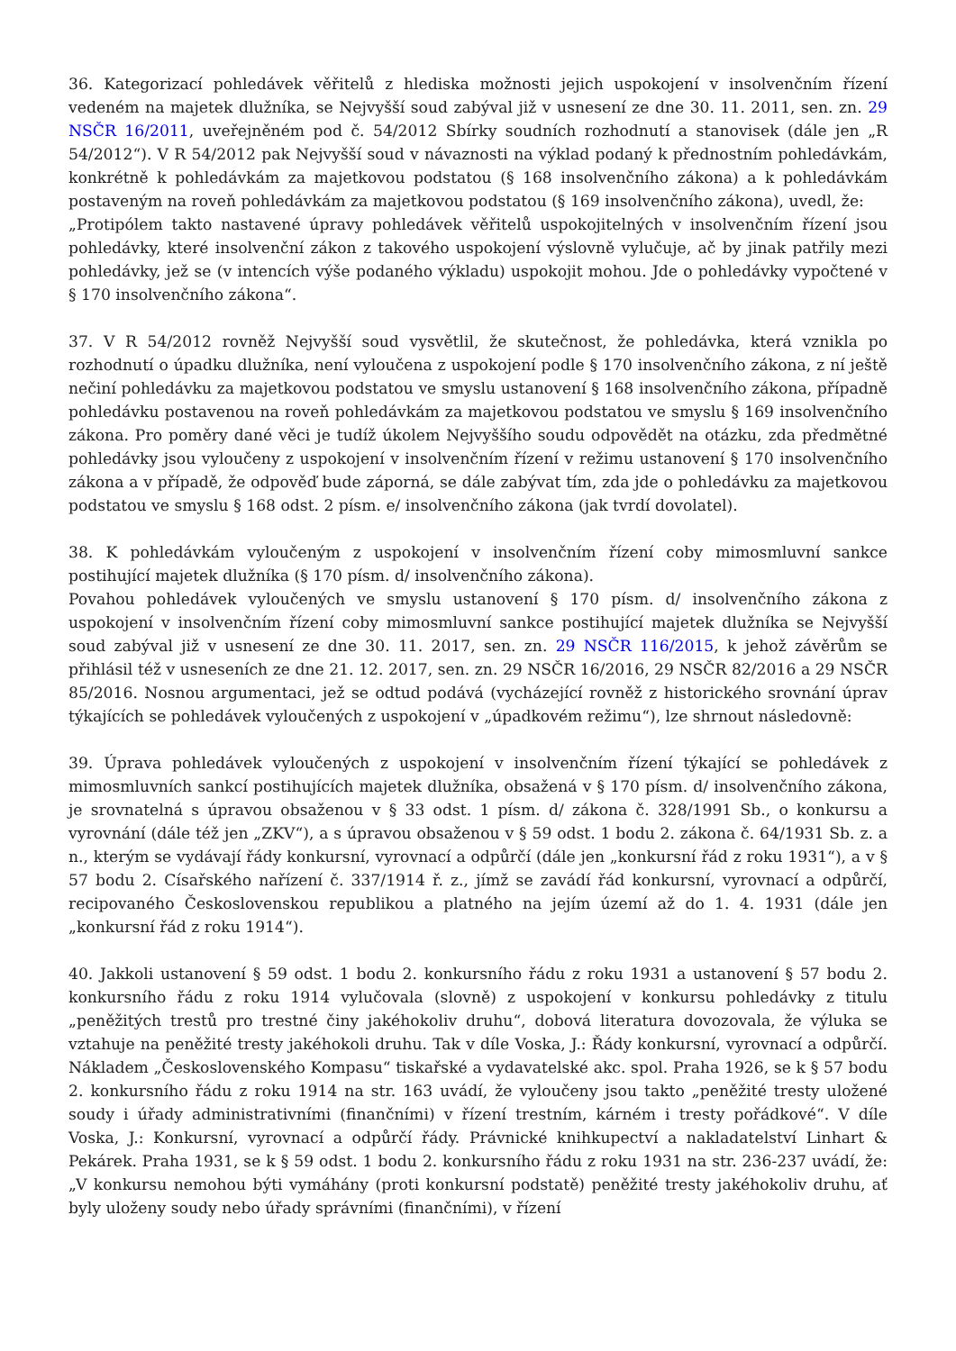36. Kategorizací pohledávek věřitelů z hlediska možnosti jejich uspokojení v insolvenčním řízení vedeném na majetek dlužníka, se Nejvyšší soud zabýval již v usnesení ze dne 30. 11. 2011, sen. zn. 29 NSČR 16/2011, uveřejněném pod č. 54/2012 Sbírky soudních rozhodnutí a stanovisek (dále jen „R 54/2012“). V R 54/2012 pak Nejvyšší soud v návaznosti na výklad podaný k přednostním pohledávkám, konkrétně k pohledávkám za majetkovou podstatou (§ 168 insolvenčního zákona) a k pohledávkám postaveným na roveň pohledávkám za majetkovou podstatou (§ 169 insolvenčního zákona), uvedl, že:
„Protipólem takto nastavené úpravy pohledávek věřitelů uspokojitelných v insolvenčním řízení jsou pohledávky, které insolvenční zákon z takového uspokojení výslovně vylučuje, ač by jinak patřily mezi pohledávky, jež se (v intencích výše podaného výkladu) uspokojit mohou. Jde o pohledávky vypočtené v § 170 insolvenčního zákona“.
37. V R 54/2012 rovněž Nejvyšší soud vysvětlil, že skutečnost, že pohledávka, která vznikla po rozhodnutí o úpadku dlužníka, není vyloučena z uspokojení podle § 170 insolvenčního zákona, z ní ještě nečiní pohledávku za majetkovou podstatou ve smyslu ustanovení § 168 insolvenčního zákona, případně pohledávku postavenou na roveň pohledávkám za majetkovou podstatou ve smyslu § 169 insolvenčního zákona. Pro poměry dané věci je tudíž úkolem Nejvyššího soudu odpovědět na otázku, zda předmětné pohledávky jsou vyloučeny z uspokojení v insolvenčním řízení v režimu ustanovení § 170 insolvenčního zákona a v případě, že odpověď bude záporná, se dále zabývat tím, zda jde o pohledávku za majetkovou podstatou ve smyslu § 168 odst. 2 písm. e/ insolvenčního zákona (jak tvrdí dovolatel).
38. K pohledávkám vyloučeným z uspokojení v insolvenčním řízení coby mimosmluvní sankce postihující majetek dlužníka (§ 170 písm. d/ insolvenčního zákona).
Povahou pohledávek vyloučených ve smyslu ustanovení § 170 písm. d/ insolvenčního zákona z uspokojení v insolvenčním řízení coby mimosmluvní sankce postihující majetek dlužníka se Nejvyšší soud zabýval již v usnesení ze dne 30. 11. 2017, sen. zn. 29 NSČR 116/2015, k jehož závěrům se přihlásil též v usneseních ze dne 21. 12. 2017, sen. zn. 29 NSČR 16/2016, 29 NSČR 82/2016 a 29 NSČR 85/2016. Nosnou argumentaci, jež se odtud podává (vycházející rovněž z historického srovnání úprav týkajících se pohledávek vyloučených z uspokojení v „úpadkovém režimu“), lze shrnout následovně:
39. Úprava pohledávek vyloučených z uspokojení v insolvenčním řízení týkající se pohledávek z mimosmluvních sankcí postihujících majetek dlužníka, obsažená v § 170 písm. d/ insolvenčního zákona, je srovnatelná s úpravou obsaženou v § 33 odst. 1 písm. d/ zákona č. 328/1991 Sb., o konkursu a vyrovnání (dále též jen „ZKV“), a s úpravou obsaženou v § 59 odst. 1 bodu 2. zákona č. 64/1931 Sb. z. a n., kterým se vydávají řády konkursní, vyrovnací a odpůrčí (dále jen „konkursní řád z roku 1931“), a v § 57 bodu 2. Císařského nařízení č. 337/1914 ř. z., jímž se zavádí řád konkursní, vyrovnací a odpůrčí, recipovaného Československou republikou a platného na jejím území až do 1. 4. 1931 (dále jen „konkursní řád z roku 1914“).
40. Jakkoli ustanovení § 59 odst. 1 bodu 2. konkursního řádu z roku 1931 a ustanovení § 57 bodu 2. konkursního řádu z roku 1914 vylučovala (slovně) z uspokojení v konkursu pohledávky z titulu „peněžitých trestů pro trestné činy jakéhokoliv druhu“, dobová literatura dovozovala, že výluka se vztahuje na peněžité tresty jakéhokoli druhu. Tak v díle Voska, J.: Řády konkursní, vyrovnací a odpůrčí. Nákladem „Československého Kompasu“ tiskařské a vydavatelské akc. spol. Praha 1926, se k § 57 bodu 2. konkursního řádu z roku 1914 na str. 163 uvádí, že vyloučeny jsou takto „peněžité tresty uložené soudy i úřady administrativními (finančními) v řízení trestním, kárném i tresty pořádkové“. V díle Voska, J.: Konkursní, vyrovnací a odpůrčí řády. Právnické knihkupectví a nakladatelství Linhart & Pekárek. Praha 1931, se k § 59 odst. 1 bodu 2. konkursního řádu z roku 1931 na str. 236-237 uvádí, že: „V konkursu nemohou býti vymáhány (proti konkursní podstatě) peněžité tresty jakéhokoliv druhu, ať byly uloženy soudy nebo úřady správními (finančními), v řízení